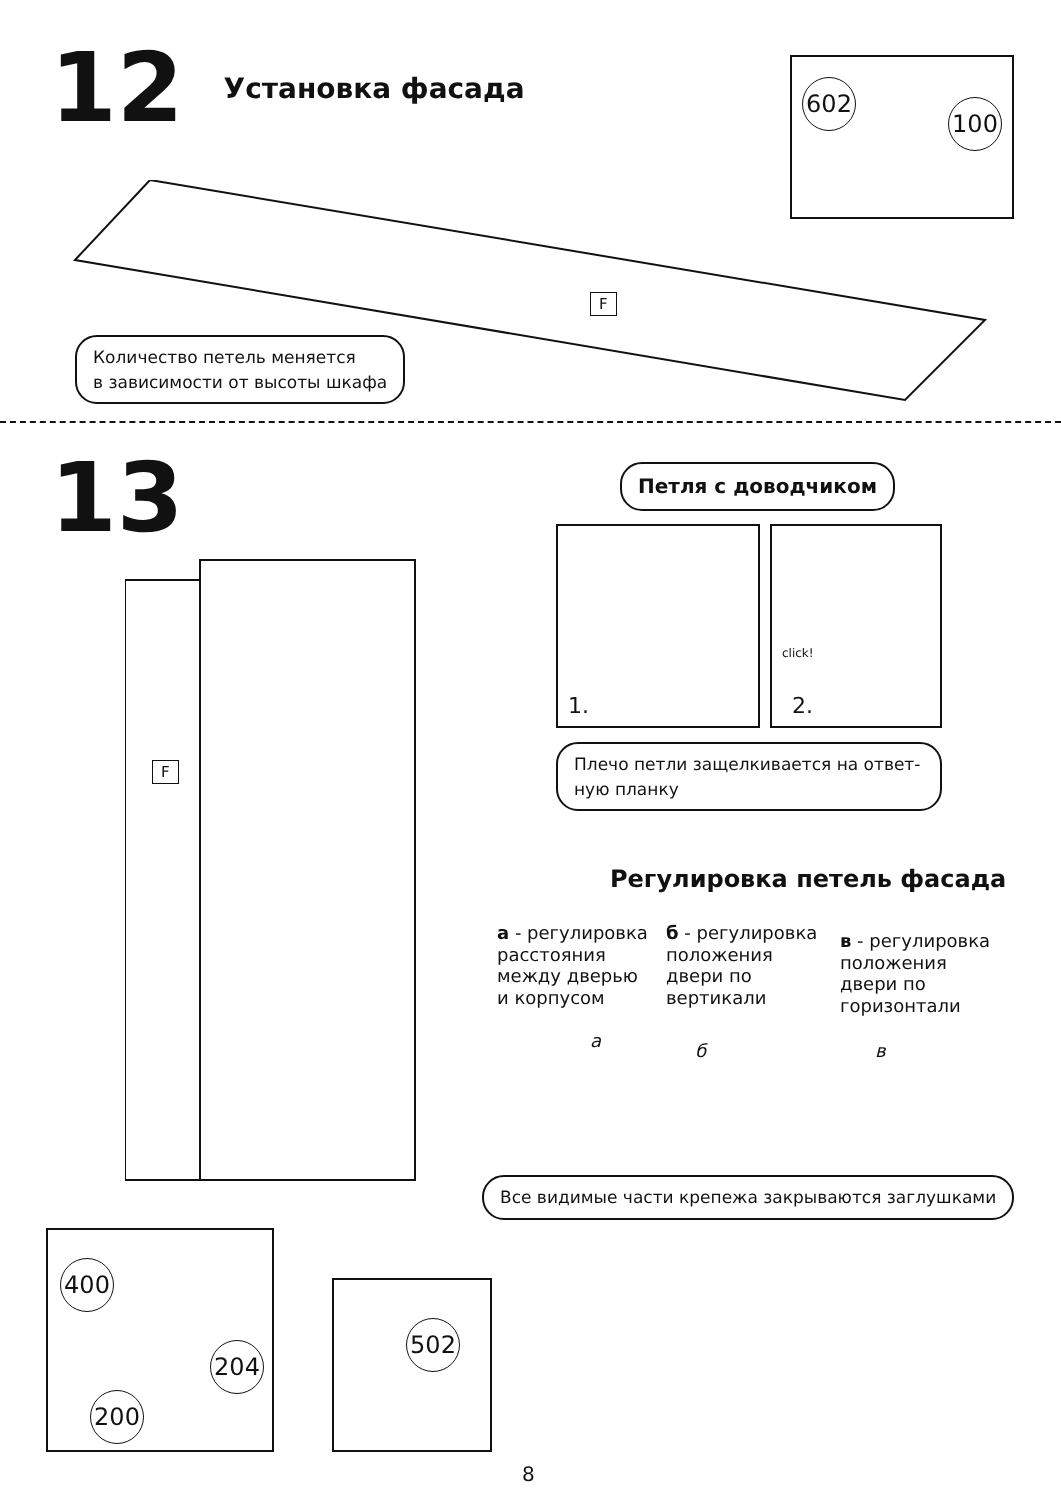12 Установка фасада
602
100
F
Количество петель меняется
в зависимости от высоты шкафа
13 Петля с доводчиком
1.
click!
2.
Плечо петли защелкивается на ответ-
ную планку
F
Регулировка петель фасада
а - регулировка расстояния между дверью и корпусом
б - регулировка положения двери по вертикали
в - регулировка положения двери по горизонтали
а б в
Все видимые части крепежа закрываются заглушками
400
204
200
502
8